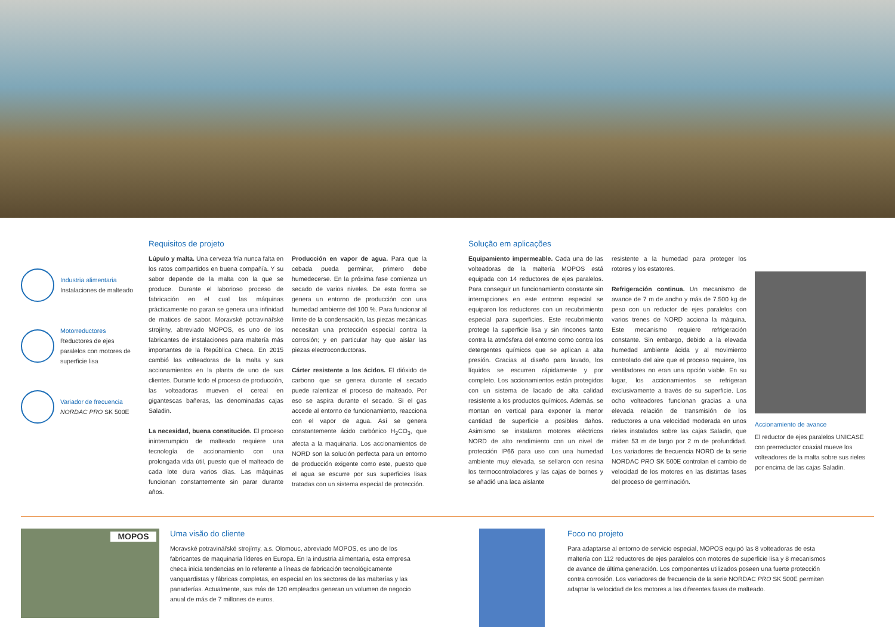Industria alimentaria
Instalaciones de malteado
Motorreductores
Reductores de ejes paralelos con motores de superficie lisa
Variador de frecuencia
NORDAC PRO SK 500E
Requisitos de projeto
Lúpulo y malta. Una cerveza fría nunca falta en los ratos compartidos en buena compañía. Y su sabor depende de la malta con la que se produce. Durante el laborioso proceso de fabricación en el cual las máquinas prácticamente no paran se genera una infinidad de matices de sabor. Moravské potravinářské strojírny, abreviado MOPOS, es uno de los fabricantes de instalaciones para maltería más importantes de la República Checa. En 2015 cambió las volteadoras de la malta y sus accionamientos en la planta de uno de sus clientes. Durante todo el proceso de producción, las volteadoras mueven el cereal en gigantescas bañeras, las denominadas cajas Saladin.
La necesidad, buena constitución. El proceso ininterrumpido de malteado requiere una tecnología de accionamiento con una prolongada vida útil, puesto que el malteado de cada lote dura varios días. Las máquinas funcionan constantemente sin parar durante años.
Producción en vapor de agua. Para que la cebada pueda germinar, primero debe humedecerse. En la próxima fase comienza un secado de varios niveles. De esta forma se genera un entorno de producción con una humedad ambiente del 100 %. Para funcionar al límite de la condensación, las piezas mecánicas necesitan una protección especial contra la corrosión; y en particular hay que aislar las piezas electroconductoras.
Cárter resistente a los ácidos. El dióxido de carbono que se genera durante el secado puede ralentizar el proceso de malteado. Por eso se aspira durante el secado. Si el gas accede al entorno de funcionamiento, reacciona con el vapor de agua. Así se genera constantemente ácido carbónico H<sub>2</sub>CO<sub>3</sub>, que afecta a la maquinaria. Los accionamientos de NORD son la solución perfecta para un entorno de producción exigente como este, puesto que el agua se escurre por sus superficies lisas tratadas con un sistema especial de protección.
Solução em aplicações
Equipamiento impermeable. Cada una de las volteadoras de la maltería MOPOS está equipada con 14 reductores de ejes paralelos. Para conseguir un funcionamiento constante sin interrupciones en este entorno especial se equiparon los reductores con un recubrimiento especial para superficies. Este recubrimiento protege la superficie lisa y sin rincones tanto contra la atmósfera del entorno como contra los detergentes químicos que se aplican a alta presión. Gracias al diseño para lavado, los líquidos se escurren rápidamente y por completo. Los accionamientos están protegidos con un sistema de lacado de alta calidad resistente a los productos químicos. Además, se montan en vertical para exponer la menor cantidad de superficie a posibles daños. Asimismo se instalaron motores eléctricos NORD de alto rendimiento con un nivel de protección IP66 para uso con una humedad ambiente muy elevada, se sellaron con resina los termocontroladores y las cajas de bornes y se añadió una laca aislante
resistente a la humedad para proteger los rotores y los estatores.
Refrigeración continua. Un mecanismo de avance de 7 m de ancho y más de 7.500 kg de peso con un reductor de ejes paralelos con varios trenes de NORD acciona la máquina. Este mecanismo requiere refrigeración constante. Sin embargo, debido a la elevada humedad ambiente ácida y al movimiento controlado del aire que el proceso requiere, los ventiladores no eran una opción viable. En su lugar, los accionamientos se refrigeran exclusivamente a través de su superficie. Los ocho volteadores funcionan gracias a una elevada relación de transmisión de los reductores a una velocidad moderada en unos rieles instalados sobre las cajas Saladin, que miden 53 m de largo por 2 m de profundidad. Los variadores de frecuencia NORD de la serie NORDAC PRO SK 500E controlan el cambio de velocidad de los motores en las distintas fases del proceso de germinación.
Accionamiento de avance
El reductor de ejes paralelos UNICASE con prerreductor coaxial mueve los volteadores de la malta sobre sus rieles por encima de las cajas Saladin.
MOPOS
Uma visão do cliente
Moravské potravinářské strojírny, a.s. Olomouc, abreviado MOPOS, es uno de los fabricantes de maquinaria líderes en Europa. En la industria alimentaria, esta empresa checa inicia tendencias en lo referente a líneas de fabricación tecnológicamente vanguardistas y fábricas completas, en especial en los sectores de las malterías y las panaderías. Actualmente, sus más de 120 empleados generan un volumen de negocio anual de más de 7 millones de euros.
Foco no projeto
Para adaptarse al entorno de servicio especial, MOPOS equipó las 8 volteadoras de esta maltería con 112 reductores de ejes paralelos con motores de superficie lisa y 8 mecanismos de avance de última generación. Los componentes utilizados poseen una fuerte protección contra corrosión. Los variadores de frecuencia de la serie NORDAC PRO SK 500E permiten adaptar la velocidad de los motores a las diferentes fases de malteado.